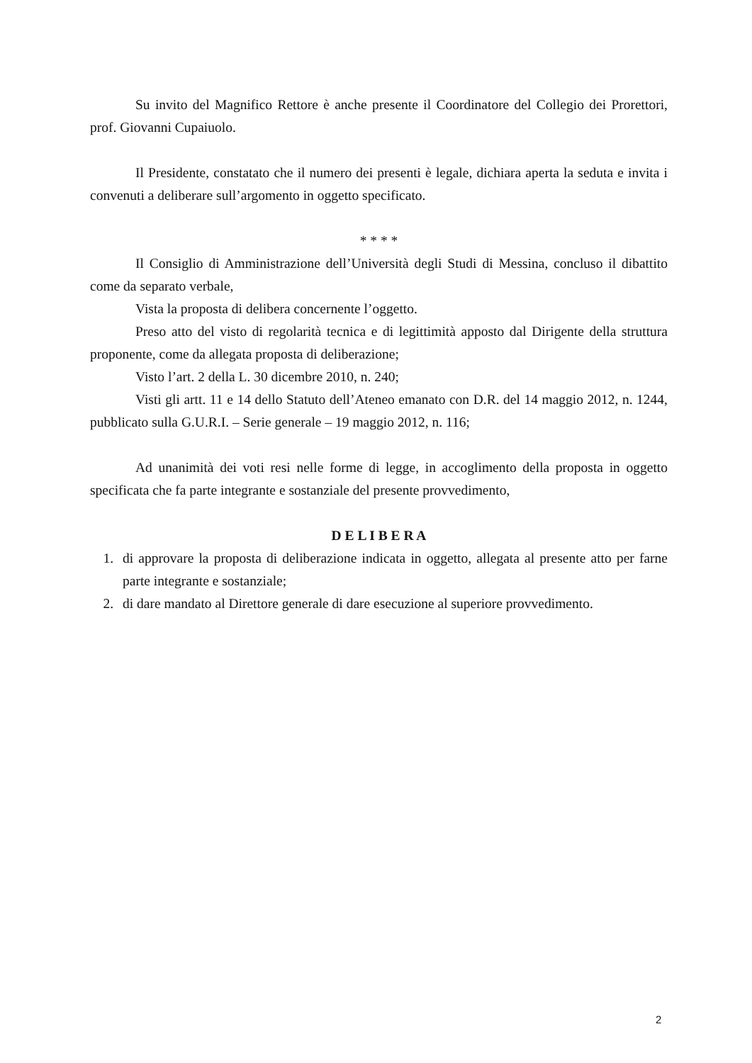Su invito del Magnifico Rettore è anche presente il Coordinatore del Collegio dei Prorettori, prof. Giovanni Cupaiuolo.
Il Presidente, constatato che il numero dei presenti è legale, dichiara aperta la seduta e invita i convenuti a deliberare sull’argomento in oggetto specificato.
* * * *
Il Consiglio di Amministrazione dell’Università degli Studi di Messina, concluso il dibattito come da separato verbale,
Vista la proposta di delibera concernente l’oggetto.
Preso atto del visto di regolarità tecnica e di legittimità apposto dal Dirigente della struttura proponente, come da allegata proposta di deliberazione;
Visto l’art. 2 della L. 30 dicembre 2010, n. 240;
Visti gli artt. 11 e 14 dello Statuto dell’Ateneo emanato con D.R. del 14 maggio 2012, n. 1244, pubblicato sulla G.U.R.I. – Serie generale – 19 maggio 2012, n. 116;
Ad unanimità dei voti resi nelle forme di legge, in accoglimento della proposta in oggetto specificata che fa parte integrante e sostanziale del presente provvedimento,
D E L I B E R A
1. di approvare la proposta di deliberazione indicata in oggetto, allegata al presente atto per farne parte integrante e sostanziale;
2. di dare mandato al Direttore generale di dare esecuzione al superiore provvedimento.
2